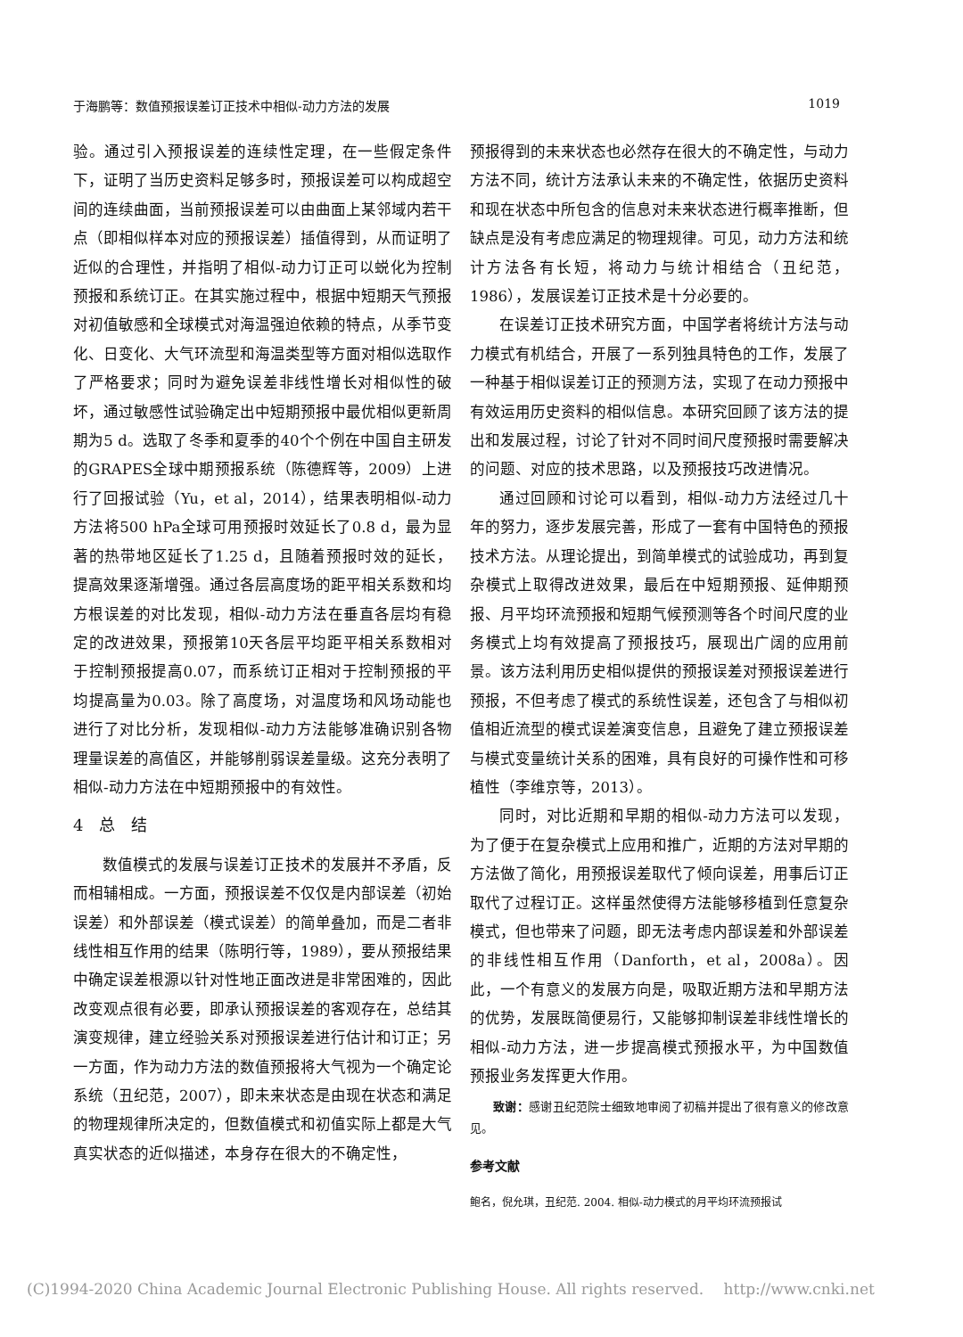于海鹏等：数值预报误差订正技术中相似-动力方法的发展 1019
验。通过引入预报误差的连续性定理，在一些假定条件下，证明了当历史资料足够多时，预报误差可以构成超空间的连续曲面，当前预报误差可以由曲面上某邻域内若干点（即相似样本对应的预报误差）插值得到，从而证明了近似的合理性，并指明了相似-动力订正可以蜕化为控制预报和系统订正。在其实施过程中，根据中短期天气预报对初值敏感和全球模式对海温强迫依赖的特点，从季节变化、日变化、大气环流型和海温类型等方面对相似选取作了严格要求；同时为避免误差非线性增长对相似性的破坏，通过敏感性试验确定出中短期预报中最优相似更新周期为5 d。选取了冬季和夏季的40个个例在中国自主研发的GRAPES全球中期预报系统（陈德辉等，2009）上进行了回报试验（Yu，et al，2014），结果表明相似-动力方法将500 hPa全球可用预报时效延长了0.8 d，最为显著的热带地区延长了1.25 d，且随着预报时效的延长，提高效果逐渐增强。通过各层高度场的距平相关系数和均方根误差的对比发现，相似-动力方法在垂直各层均有稳定的改进效果，预报第10天各层平均距平相关系数相对于控制预报提高0.07，而系统订正相对于控制预报的平均提高量为0.03。除了高度场，对温度场和风场动能也进行了对比分析，发现相似-动力方法能够准确识别各物理量误差的高值区，并能够削弱误差量级。这充分表明了相似-动力方法在中短期预报中的有效性。
4　总　结
数值模式的发展与误差订正技术的发展并不矛盾，反而相辅相成。一方面，预报误差不仅仅是内部误差（初始误差）和外部误差（模式误差）的简单叠加，而是二者非线性相互作用的结果（陈明行等，1989），要从预报结果中确定误差根源以针对性地正面改进是非常困难的，因此改变观点很有必要，即承认预报误差的客观存在，总结其演变规律，建立经验关系对预报误差进行估计和订正；另一方面，作为动力方法的数值预报将大气视为一个确定论系统（丑纪范，2007），即未来状态是由现在状态和满足的物理规律所决定的，但数值模式和初值实际上都是大气真实状态的近似描述，本身存在很大的不确定性，
预报得到的未来状态也必然存在很大的不确定性，与动力方法不同，统计方法承认未来的不确定性，依据历史资料和现在状态中所包含的信息对未来状态进行概率推断，但缺点是没有考虑应满足的物理规律。可见，动力方法和统计方法各有长短，将动力与统计相结合（丑纪范，1986），发展误差订正技术是十分必要的。
在误差订正技术研究方面，中国学者将统计方法与动力模式有机结合，开展了一系列独具特色的工作，发展了一种基于相似误差订正的预测方法，实现了在动力预报中有效运用历史资料的相似信息。本研究回顾了该方法的提出和发展过程，讨论了针对不同时间尺度预报时需要解决的问题、对应的技术思路，以及预报技巧改进情况。
通过回顾和讨论可以看到，相似-动力方法经过几十年的努力，逐步发展完善，形成了一套有中国特色的预报技术方法。从理论提出，到简单模式的试验成功，再到复杂模式上取得改进效果，最后在中短期预报、延伸期预报、月平均环流预报和短期气候预测等各个时间尺度的业务模式上均有效提高了预报技巧，展现出广阔的应用前景。该方法利用历史相似提供的预报误差对预报误差进行预报，不但考虑了模式的系统性误差，还包含了与相似初值相近流型的模式误差演变信息，且避免了建立预报误差与模式变量统计关系的困难，具有良好的可操作性和可移植性（李维京等，2013）。
同时，对比近期和早期的相似-动力方法可以发现，为了便于在复杂模式上应用和推广，近期的方法对早期的方法做了简化，用预报误差取代了倾向误差，用事后订正取代了过程订正。这样虽然使得方法能够移植到任意复杂模式，但也带来了问题，即无法考虑内部误差和外部误差的非线性相互作用（Danforth，et al，2008a）。因此，一个有意义的发展方向是，吸取近期方法和早期方法的优势，发展既简便易行，又能够抑制误差非线性增长的相似-动力方法，进一步提高模式预报水平，为中国数值预报业务发挥更大作用。
致谢：感谢丑纪范院士细致地审阅了初稿并提出了很有意义的修改意见。
参考文献
鲍名，倪允琪，丑纪范. 2004. 相似-动力模式的月平均环流预报试
(C)1994-2020 China Academic Journal Electronic Publishing House. All rights reserved.　 http://www.cnki.net